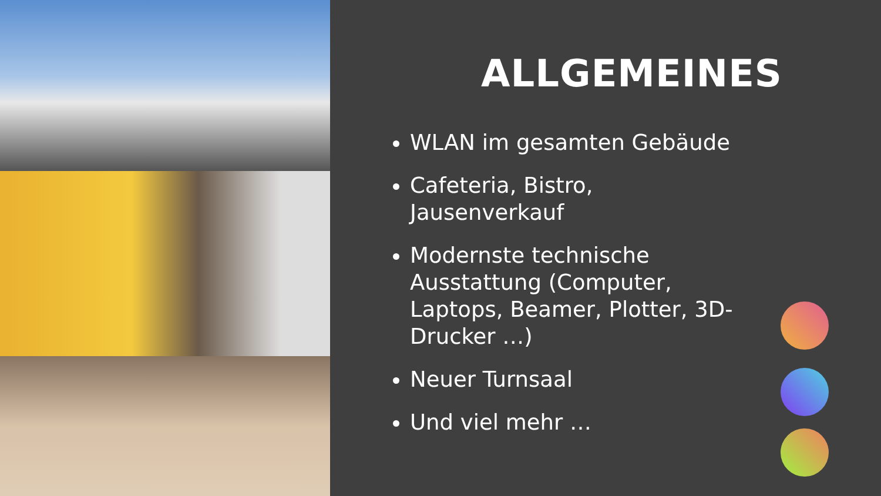ALLGEMEINES
WLAN im gesamten Gebäude
Cafeteria, Bistro, Jausenverkauf
Modernste technische Ausstattung (Computer, Laptops, Beamer, Plotter, 3D-Drucker …)
Neuer Turnsaal
Und viel mehr …